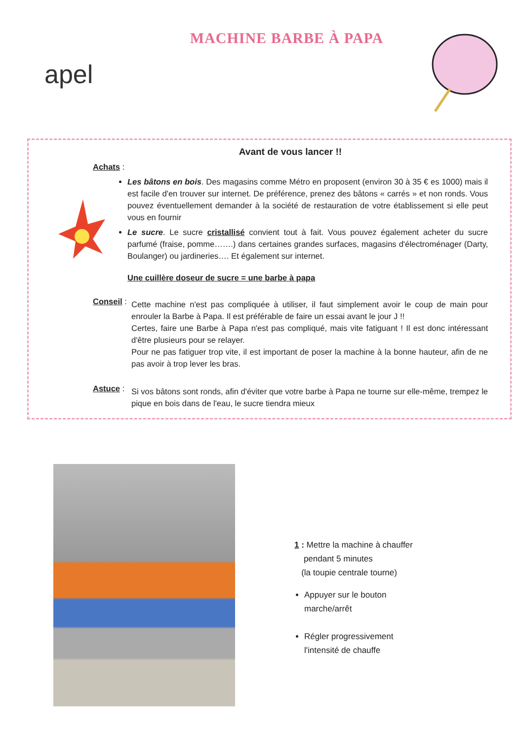apel
MACHINE BARBE À PAPA
Avant de vous lancer !!
Achats :
Les bâtons en bois. Des magasins comme Métro en proposent (environ 30 à 35 € es 1000) mais il est facile d'en trouver sur internet. De préférence, prenez des bâtons « carrés » et non ronds. Vous pouvez éventuellement demander à la société de restauration de votre établissement si elle peut vous en fournir
Le sucre. Le sucre cristallisé convient tout à fait. Vous pouvez également acheter du sucre parfumé (fraise, pomme…….) dans certaines grandes surfaces, magasins d'électroménager (Darty, Boulanger) ou jardineries…. Et également sur internet.
Une cuillère doseur de sucre = une barbe à papa
Conseil :
Cette machine n'est pas compliquée à utiliser, il faut simplement avoir le coup de main pour enrouler la Barbe à Papa. Il est préférable de faire un essai avant le jour J !!
Certes, faire une Barbe à Papa n'est pas compliqué, mais vite fatiguant ! Il est donc intéressant d'être plusieurs pour se relayer.
Pour ne pas fatiguer trop vite, il est important de poser la machine à la bonne hauteur, afin de ne pas avoir à trop lever les bras.
Astuce :
Si vos bâtons sont ronds, afin d'éviter que votre barbe à Papa ne tourne sur elle-même, trempez le pique en bois dans de l'eau, le sucre tiendra mieux
1 : Mettre la machine à chauffer
pendant 5 minutes
(la toupie centrale tourne)
Appuyer sur le bouton
marche/arrêt
Régler progressivement
l'intensité de chauffe